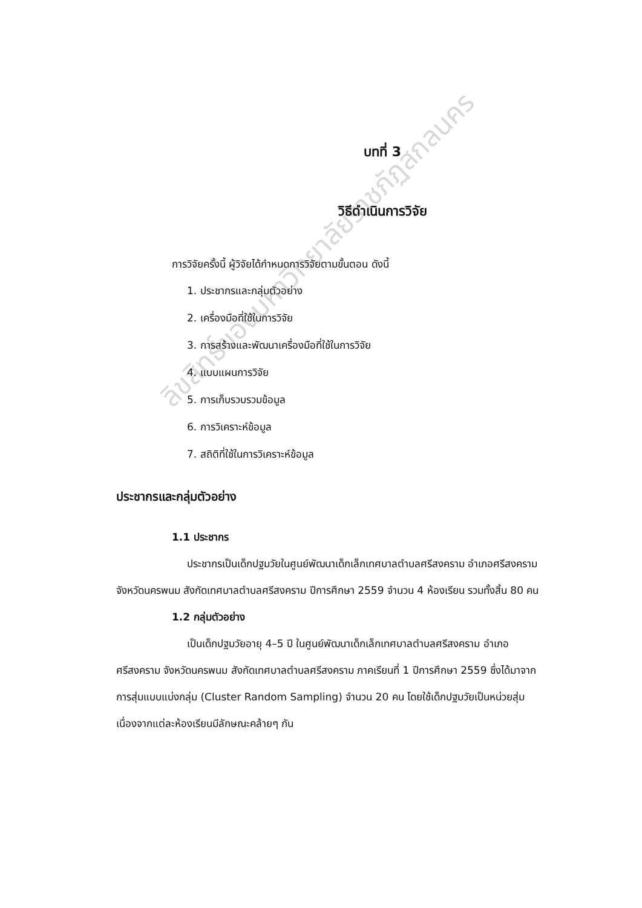ลิขสิทธิ์ของมหาวิทยาลัยราชภัฏสกลนคร
บทที่ 3
วิธีดำเนินการวิจัย
การวิจัยครั้งนี้ ผู้วิจัยได้กำหนดการวิจัยตามขั้นตอน ดังนี้
1. ประชากรและกลุ่มตัวอย่าง
2. เครื่องมือที่ใช้ในการวิจัย
3. การสร้างและพัฒนาเครื่องมือที่ใช้ในการวิจัย
4. แบบแผนการวิจัย
5. การเก็บรวบรวมข้อมูล
6. การวิเคราะห์ข้อมูล
7. สถิติที่ใช้ในการวิเคราะห์ข้อมูล
ประชากรและกลุ่มตัวอย่าง
1.1 ประชากร
ประชากรเป็นเด็กปฐมวัยในศูนย์พัฒนาเด็กเล็กเทศบาลตำบลศรีสงคราม อำเภอศรีสงคราม จังหวัดนครพนม สังกัดเทศบาลตำบลศรีสงคราม ปีการศึกษา 2559 จำนวน 4 ห้องเรียน รวมทั้งสิ้น 80 คน
1.2 กลุ่มตัวอย่าง
เป็นเด็กปฐมวัยอายุ 4–5 ปี ในศูนย์พัฒนาเด็กเล็กเทศบาลตำบลศรีสงคราม อำเภอศรีสงคราม จังหวัดนครพนม สังกัดเทศบาลตำบลศรีสงคราม ภาคเรียนที่ 1 ปีการศึกษา 2559 ซึ่งได้มาจากการสุ่มแบบแบ่งกลุ่ม (Cluster Random Sampling) จำนวน 20 คน โดยใช้เด็กปฐมวัยเป็นหน่วยสุ่มเนื่องจากแต่ละห้องเรียนมีลักษณะคล้ายๆ กัน